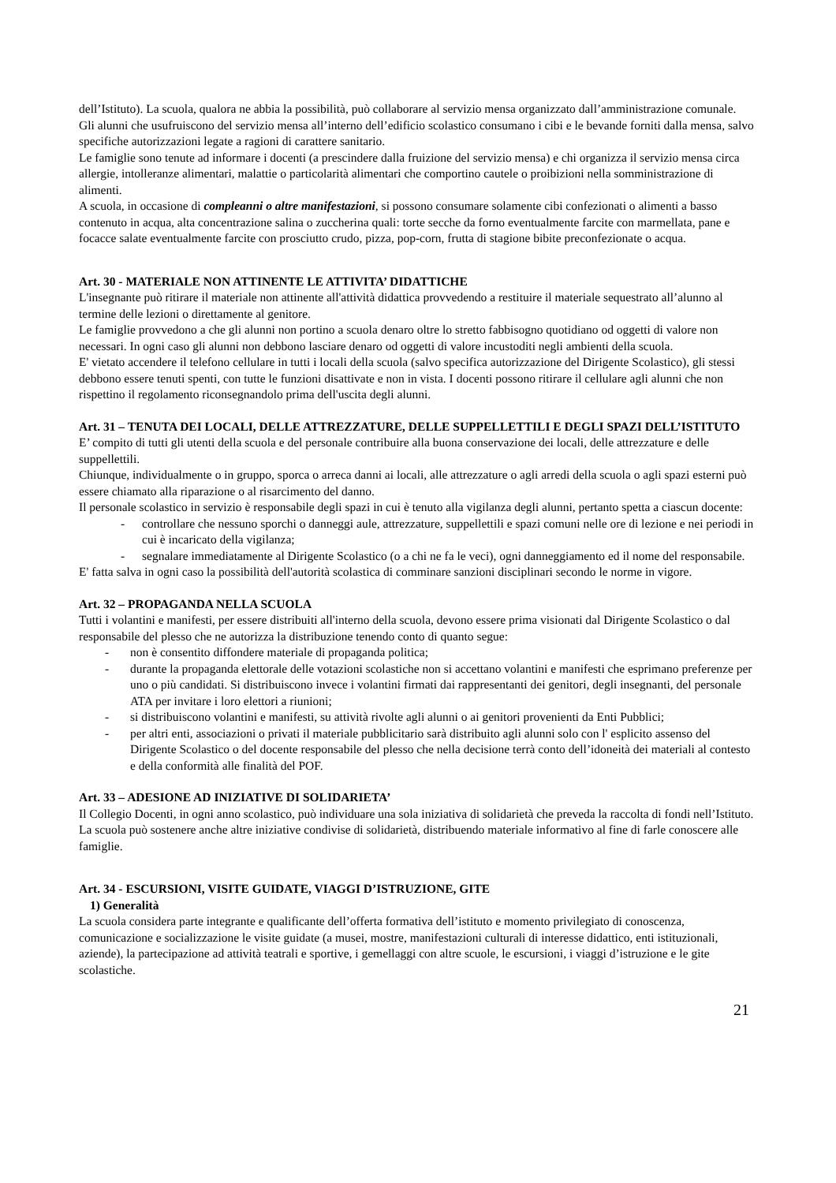dell’Istituto). La scuola, qualora ne abbia la possibilità, può collaborare al servizio mensa organizzato dall’amministrazione comunale.
Gli alunni che usufruiscono del servizio mensa all’interno dell’edificio scolastico consumano i cibi e le bevande forniti dalla mensa, salvo specifiche autorizzazioni legate a ragioni di carattere sanitario.
Le famiglie sono tenute ad informare i docenti (a prescindere dalla fruizione del servizio mensa) e chi organizza il servizio mensa circa allergie, intolleranze alimentari, malattie o particolarità alimentari che comportino cautele o proibizioni nella somministrazione di alimenti.
A scuola, in occasione di compleanni o altre manifestazioni, si possono consumare solamente cibi confezionati o alimenti a basso contenuto in acqua, alta concentrazione salina o zuccherina quali: torte secche da forno eventualmente farcite con marmellata, pane e focacce salate eventualmente farcite con prosciutto crudo, pizza, pop-corn, frutta di stagione bibite preconfezionate o acqua.
Art. 30 - MATERIALE NON ATTINENTE LE ATTIVITA’ DIDATTICHE
L'insegnante può ritirare il materiale non attinente all'attività didattica provvedendo a restituire il materiale sequestrato all’alunno al termine delle lezioni o direttamente al genitore.
Le famiglie provvedono a che gli alunni non portino a scuola denaro oltre lo stretto fabbisogno quotidiano od oggetti di valore non necessari. In ogni caso gli alunni non debbono lasciare denaro od oggetti di valore incustoditi negli ambienti della scuola.
E' vietato accendere il telefono cellulare in tutti i locali della scuola (salvo specifica autorizzazione del Dirigente Scolastico), gli stessi debbono essere tenuti spenti, con tutte le funzioni disattivate e non in vista. I docenti possono ritirare il cellulare agli alunni che non rispettino il regolamento riconsegnandolo prima dell'uscita degli alunni.
Art. 31 – TENUTA DEI LOCALI, DELLE ATTREZZATURE, DELLE SUPPELLETTILI E DEGLI SPAZI DELL’ISTITUTO
E’ compito di tutti gli utenti della scuola e del personale contribuire alla buona conservazione dei locali, delle attrezzature e delle suppellettili.
Chiunque, individualmente o in gruppo, sporca o arreca danni ai locali, alle attrezzature o agli arredi della scuola o agli spazi esterni può essere chiamato alla riparazione o al risarcimento del danno.
Il personale scolastico in servizio è responsabile degli spazi in cui è tenuto alla vigilanza degli alunni, pertanto spetta a ciascun docente:
- controllare che nessuno sporchi o danneggi aule, attrezzature, suppellettili e spazi comuni nelle ore di lezione e nei periodi in cui è incaricato della vigilanza;
- segnalare immediatamente al Dirigente Scolastico (o a chi ne fa le veci), ogni danneggiamento ed il nome del responsabile.
E' fatta salva in ogni caso la possibilità dell'autorità scolastica di comminare sanzioni disciplinari secondo le norme in vigore.
Art. 32 – PROPAGANDA NELLA SCUOLA
Tutti i volantini e manifesti, per essere distribuiti all'interno della scuola, devono essere prima visionati dal Dirigente Scolastico o dal responsabile del plesso che ne autorizza la distribuzione tenendo conto di quanto segue:
- non è consentito diffondere materiale di propaganda politica;
- durante la propaganda elettorale delle votazioni scolastiche non si accettano volantini e manifesti che esprimano preferenze per uno o più candidati. Si distribuiscono invece i volantini firmati dai rappresentanti dei genitori, degli insegnanti, del personale ATA per invitare i loro elettori a riunioni;
- si distribuiscono volantini e manifesti, su attività rivolte agli alunni o ai genitori provenienti da Enti Pubblici;
- per altri enti, associazioni o privati il materiale pubblicitario sarà distribuito agli alunni solo con l' esplicito assenso del Dirigente Scolastico o del docente responsabile del plesso che nella decisione terrà conto dell’idoneità dei materiali al contesto e della conformità alle finalità del POF.
Art. 33 – ADESIONE AD INIZIATIVE DI SOLIDARIETA’
Il Collegio Docenti, in ogni anno scolastico, può individuare una sola iniziativa di solidarietà che preveda la raccolta di fondi nell’Istituto.
La scuola può sostenere anche altre iniziative condivise di solidarietà, distribuendo materiale informativo al fine di farle conoscere alle famiglie.
Art. 34 - ESCURSIONI, VISITE GUIDATE, VIAGGI D’ISTRUZIONE, GITE
1) Generalità
La scuola considera parte integrante e qualificante dell’offerta formativa dell’istituto e momento privilegiato di conoscenza, comunicazione e socializzazione le visite guidate (a musei, mostre, manifestazioni culturali di interesse didattico, enti istituzionali, aziende), la partecipazione ad attività teatrali e sportive, i gemellaggi con altre scuole, le escursioni, i viaggi d’istruzione e le gite scolastiche.
21